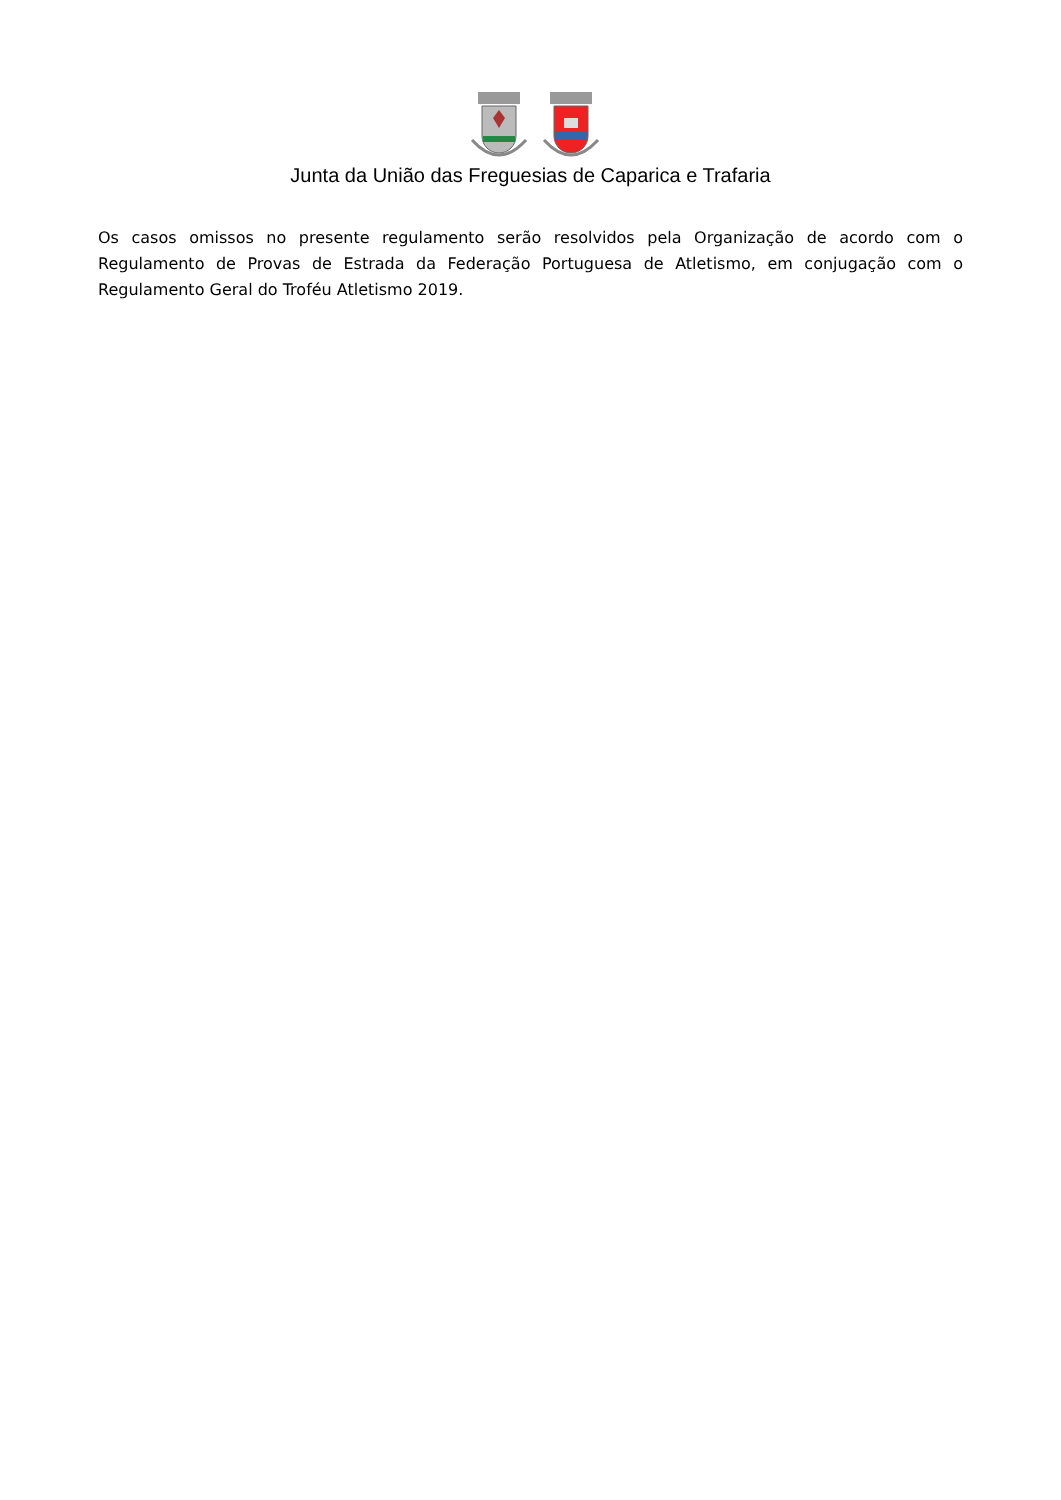Junta da União das Freguesias de Caparica e Trafaria
Os casos omissos no presente regulamento serão resolvidos pela Organização de acordo com o Regulamento de Provas de Estrada da Federação Portuguesa de Atletismo, em conjugação com o Regulamento Geral do Troféu Atletismo 2019.